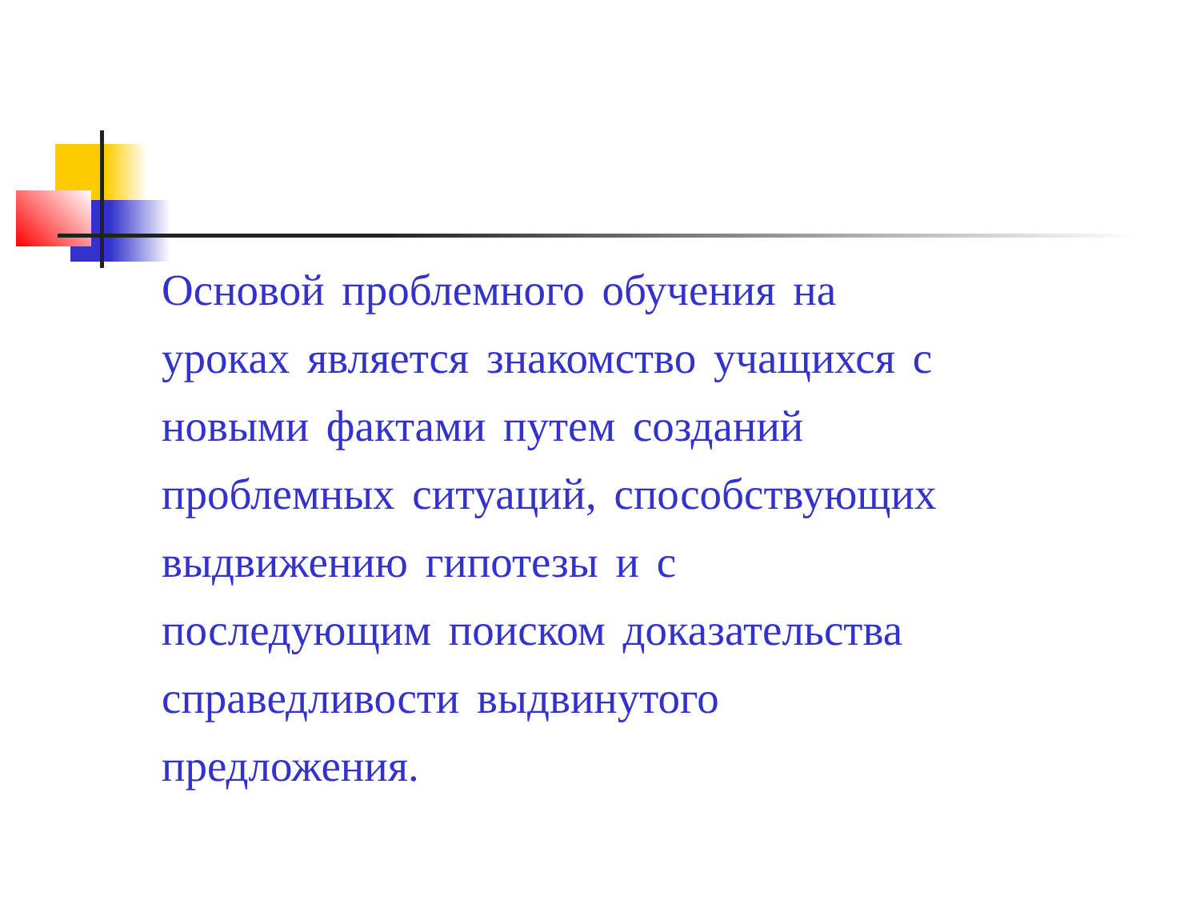Основой проблемного обучения на уроках является знакомство учащихся с новыми фактами путем созданий проблемных ситуаций, способствующих выдвижению гипотезы и с последующим поиском доказательства справедливости выдвинутого предложения.